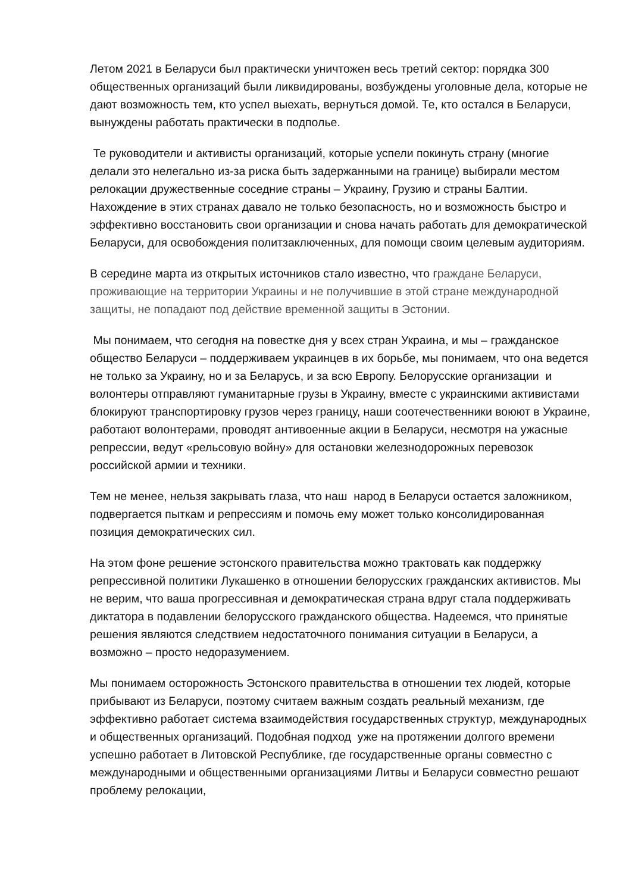Летом 2021 в Беларуси был практически уничтожен весь третий сектор: порядка 300 общественных организаций были ликвидированы, возбуждены уголовные дела, которые не дают возможность тем, кто успел выехать, вернуться домой. Те, кто остался в Беларуси, вынуждены работать практически в подполье.
Те руководители и активисты организаций, которые успели покинуть страну (многие делали это нелегально из-за риска быть задержанными на границе) выбирали местом релокации дружественные соседние страны – Украину, Грузию и страны Балтии. Нахождение в этих странах давало не только безопасность, но и возможность быстро и эффективно восстановить свои организации и снова начать работать для демократической Беларуси, для освобождения политзаключенных, для помощи своим целевым аудиториям.
В середине марта из открытых источников стало известно, что граждане Беларуси, проживающие на территории Украины и не получившие в этой стране международной защиты, не попадают под действие временной защиты в Эстонии.
Мы понимаем, что сегодня на повестке дня у всех стран Украина, и мы – гражданское общество Беларуси – поддерживаем украинцев в их борьбе, мы понимаем, что она ведется не только за Украину, но и за Беларусь, и за всю Европу. Белорусские организации и волонтеры отправляют гуманитарные грузы в Украину, вместе с украинскими активистами блокируют транспортировку грузов через границу, наши соотечественники воюют в Украине, работают волонтерами, проводят антивоенные акции в Беларуси, несмотря на ужасные репрессии, ведут «рельсовую войну» для остановки железнодорожных перевозок российской армии и техники.
Тем не менее, нельзя закрывать глаза, что наш народ в Беларуси остается заложником, подвергается пыткам и репрессиям и помочь ему может только консолидированная позиция демократических сил.
На этом фоне решение эстонского правительства можно трактовать как поддержку репрессивной политики Лукашенко в отношении белорусских гражданских активистов. Мы не верим, что ваша прогрессивная и демократическая страна вдруг стала поддерживать диктатора в подавлении белорусского гражданского общества. Надеемся, что принятые решения являются следствием недостаточного понимания ситуации в Беларуси, а возможно – просто недоразумением.
Мы понимаем осторожность Эстонского правительства в отношении тех людей, которые прибывают из Беларуси, поэтому считаем важным создать реальный механизм, где эффективно работает система взаимодействия государственных структур, международных и общественных организаций. Подобная подход уже на протяжении долгого времени успешно работает в Литовской Республике, где государственные органы совместно с международными и общественными организациями Литвы и Беларуси совместно решают проблему релокации,